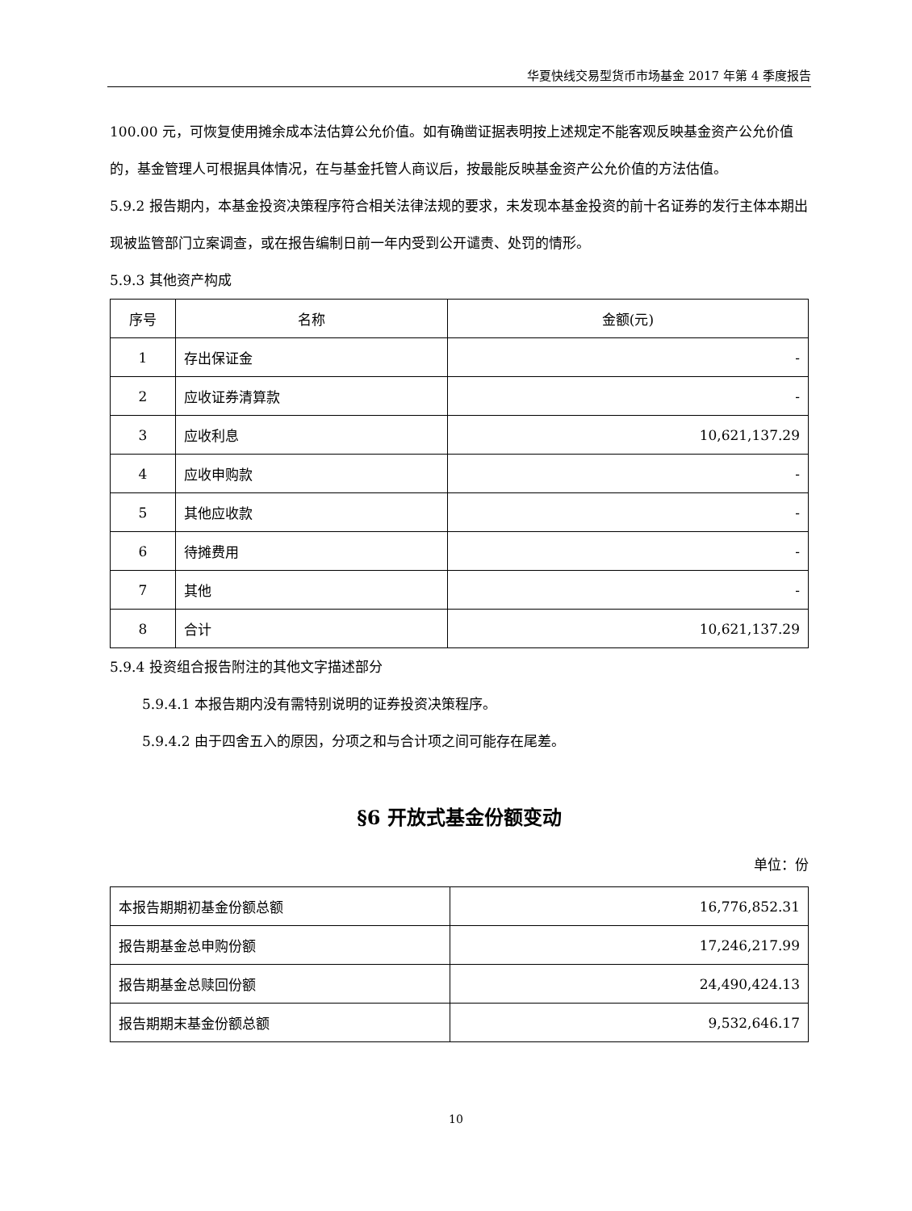华夏快线交易型货币市场基金 2017 年第 4 季度报告
100.00 元，可恢复使用摊余成本法估算公允价值。如有确凿证据表明按上述规定不能客观反映基金资产公允价值的，基金管理人可根据具体情况，在与基金托管人商议后，按最能反映基金资产公允价值的方法估值。
5.9.2 报告期内，本基金投资决策程序符合相关法律法规的要求，未发现本基金投资的前十名证券的发行主体本期出现被监管部门立案调查，或在报告编制日前一年内受到公开谴责、处罚的情形。
5.9.3 其他资产构成
| 序号 | 名称 | 金额(元) |
| 1 | 存出保证金 | - |
| 2 | 应收证券清算款 | - |
| 3 | 应收利息 | 10,621,137.29 |
| 4 | 应收申购款 | - |
| 5 | 其他应收款 | - |
| 6 | 待摊费用 | - |
| 7 | 其他 | - |
| 8 | 合计 | 10,621,137.29 |
5.9.4 投资组合报告附注的其他文字描述部分
5.9.4.1 本报告期内没有需特别说明的证券投资决策程序。
5.9.4.2 由于四舍五入的原因，分项之和与合计项之间可能存在尾差。
§6 开放式基金份额变动
单位：份
| 本报告期期初基金份额总额 | 16,776,852.31 |
| 报告期基金总申购份额 | 17,246,217.99 |
| 报告期基金总赎回份额 | 24,490,424.13 |
| 报告期期末基金份额总额 | 9,532,646.17 |
10